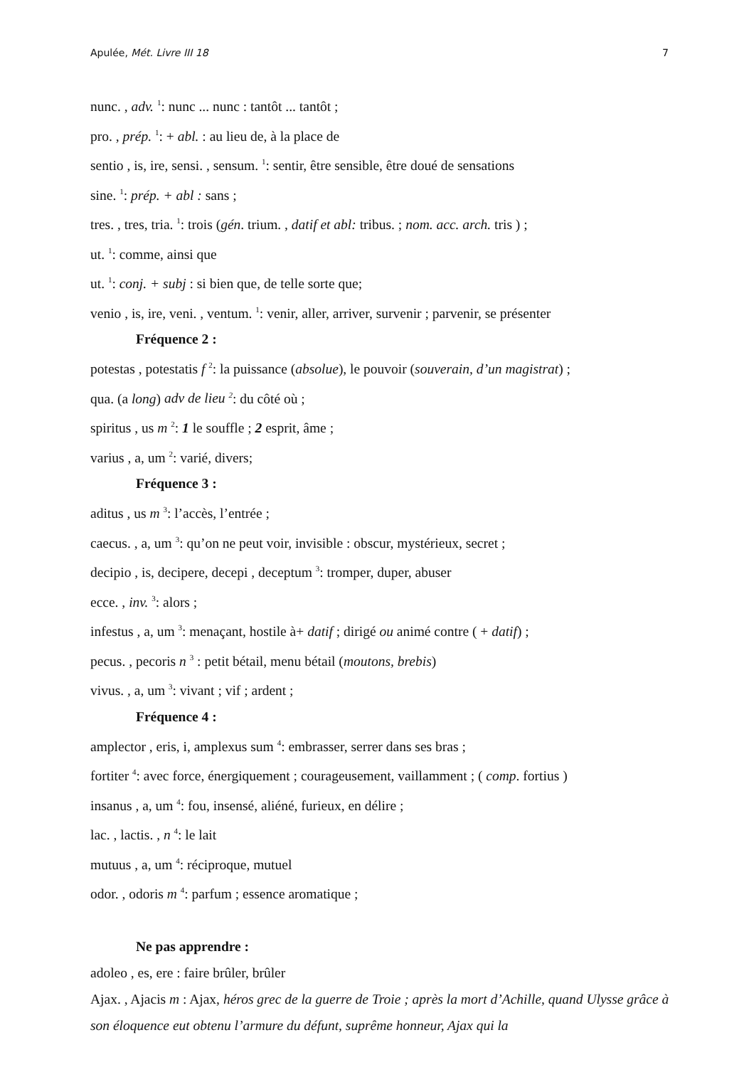Apulée, Mét. Livre III 18 7
nunc. , adv. <sup>1</sup>: nunc ... nunc : tantôt ... tantôt ;
pro. , prép. <sup>1</sup>: + abl. : au lieu de, à la place de
sentio , is, ire, sensi. , sensum. <sup>1</sup>: sentir, être sensible, être doué de sensations
sine. <sup>1</sup>: prép. + abl : sans ;
tres. , tres, tria. <sup>1</sup>: trois (gén. trium. , datif et abl: tribus. ; nom. acc. arch. tris ) ;
ut. <sup>1</sup>: comme, ainsi que
ut. <sup>1</sup>: conj. + subj : si bien que, de telle sorte que;
venio , is, ire, veni. , ventum. <sup>1</sup>: venir, aller, arriver, survenir ; parvenir, se présenter
Fréquence 2 :
potestas , potestatis f <sup>2</sup>: la puissance (absolue), le pouvoir (souverain, d’un magistrat) ;
qua. (a long) adv de lieu <sup>2</sup>: du côté où ;
spiritus , us m <sup>2</sup>: 1 le souffle ; 2 esprit, âme ;
varius , a, um <sup>2</sup>: varié, divers;
Fréquence 3 :
aditus , us m <sup>3</sup>: l’accès, l’entrée ;
caecus. , a, um <sup>3</sup>: qu’on ne peut voir, invisible : obscur, mystérieux, secret ;
decipio , is, decipere, decepi , deceptum <sup>3</sup>: tromper, duper, abuser
ecce. , inv. <sup>3</sup>: alors ;
infestus , a, um <sup>3</sup>: menaçant, hostile à+ datif ; dirigé ou animé contre ( + datif) ;
pecus. , pecoris n <sup>3</sup> : petit bétail, menu bétail (moutons, brebis)
vivus. , a, um <sup>3</sup>: vivant ; vif ; ardent ;
Fréquence 4 :
amplector , eris, i, amplexus sum <sup>4</sup>: embrasser, serrer dans ses bras ;
fortiter <sup>4</sup>: avec force, énergiquement ; courageusement, vaillamment ; ( comp. fortius )
insanus , a, um <sup>4</sup>: fou, insensé, aliéné, furieux, en délire ;
lac. , lactis. , n <sup>4</sup>: le lait
mutuus , a, um <sup>4</sup>: réciproque, mutuel
odor. , odoris m <sup>4</sup>: parfum ; essence aromatique ;
Ne pas apprendre :
adoleo , es, ere : faire brûler, brûler
Ajax. , Ajacis m : Ajax, héros grec de la guerre de Troie ; après la mort d’Achille, quand Ulysse grâce à son éloquence eut obtenu l’armure du défunt, suprême honneur, Ajax qui la